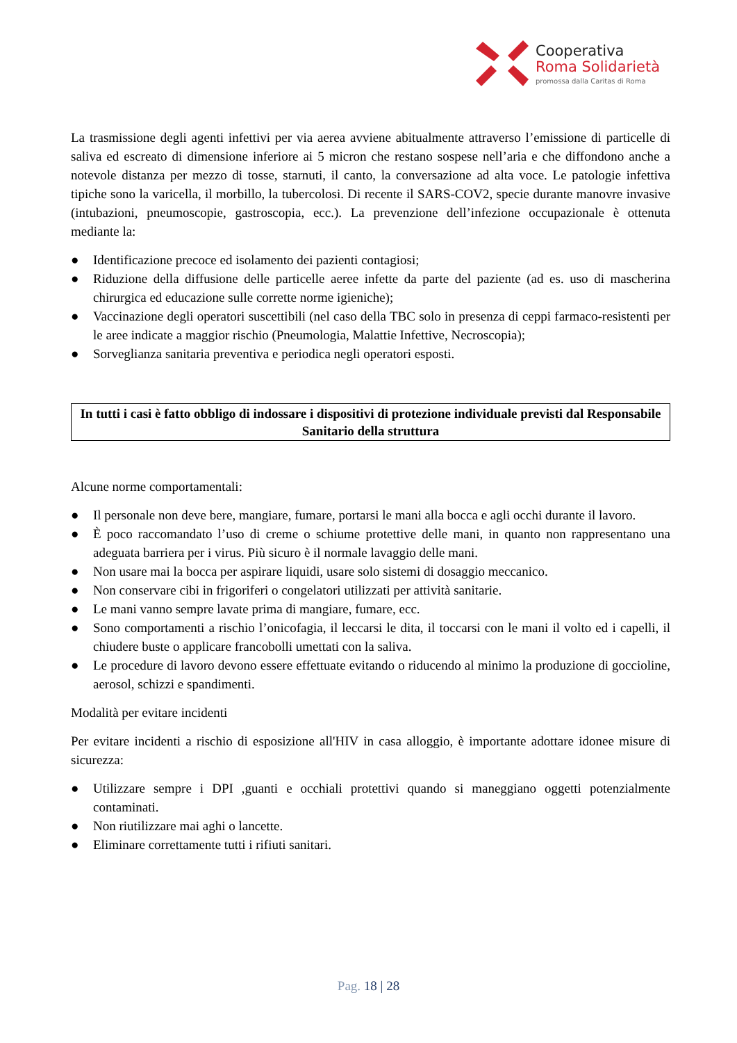Cooperativa
Roma Solidarietà
promossa dalla Caritas di Roma
La trasmissione degli agenti infettivi per via aerea avviene abitualmente attraverso l’emissione di particelle di saliva ed escreato di dimensione inferiore ai 5 micron che restano sospese nell’aria e che diffondono anche a notevole distanza per mezzo di tosse, starnuti, il canto, la conversazione ad alta voce. Le patologie infettiva tipiche sono la varicella, il morbillo, la tubercolosi. Di recente il SARS-COV2, specie durante manovre invasive (intubazioni, pneumoscopie, gastroscopia, ecc.). La prevenzione dell’infezione occupazionale è ottenuta mediante la:
● Identificazione precoce ed isolamento dei pazienti contagiosi;
● Riduzione della diffusione delle particelle aeree infette da parte del paziente (ad es. uso di mascherina chirurgica ed educazione sulle corrette norme igieniche);
● Vaccinazione degli operatori suscettibili (nel caso della TBC solo in presenza di ceppi farmaco-resistenti per le aree indicate a maggior rischio (Pneumologia, Malattie Infettive, Necroscopia);
● Sorveglianza sanitaria preventiva e periodica negli operatori esposti.
In tutti i casi è fatto obbligo di indossare i dispositivi di protezione individuale previsti dal Responsabile Sanitario della struttura
Alcune norme comportamentali:
● Il personale non deve bere, mangiare, fumare, portarsi le mani alla bocca e agli occhi durante il lavoro.
● È poco raccomandato l’uso di creme o schiume protettive delle mani, in quanto non rappresentano una adeguata barriera per i virus. Più sicuro è il normale lavaggio delle mani.
● Non usare mai la bocca per aspirare liquidi, usare solo sistemi di dosaggio meccanico.
● Non conservare cibi in frigoriferi o congelatori utilizzati per attività sanitarie.
● Le mani vanno sempre lavate prima di mangiare, fumare, ecc.
● Sono comportamenti a rischio l’onicofagia, il leccarsi le dita, il toccarsi con le mani il volto ed i capelli, il chiudere buste o applicare francobolli umettati con la saliva.
● Le procedure di lavoro devono essere effettuate evitando o riducendo al minimo la produzione di goccioline, aerosol, schizzi e spandimenti.
Modalità per evitare incidenti
Per evitare incidenti a rischio di esposizione all'HIV in casa alloggio, è importante adottare idonee misure di sicurezza:
● Utilizzare sempre i DPI ,guanti e occhiali protettivi quando si maneggiano oggetti potenzialmente contaminati.
● Non riutilizzare mai aghi o lancette.
● Eliminare correttamente tutti i rifiuti sanitari.
Pag. 18 | 28